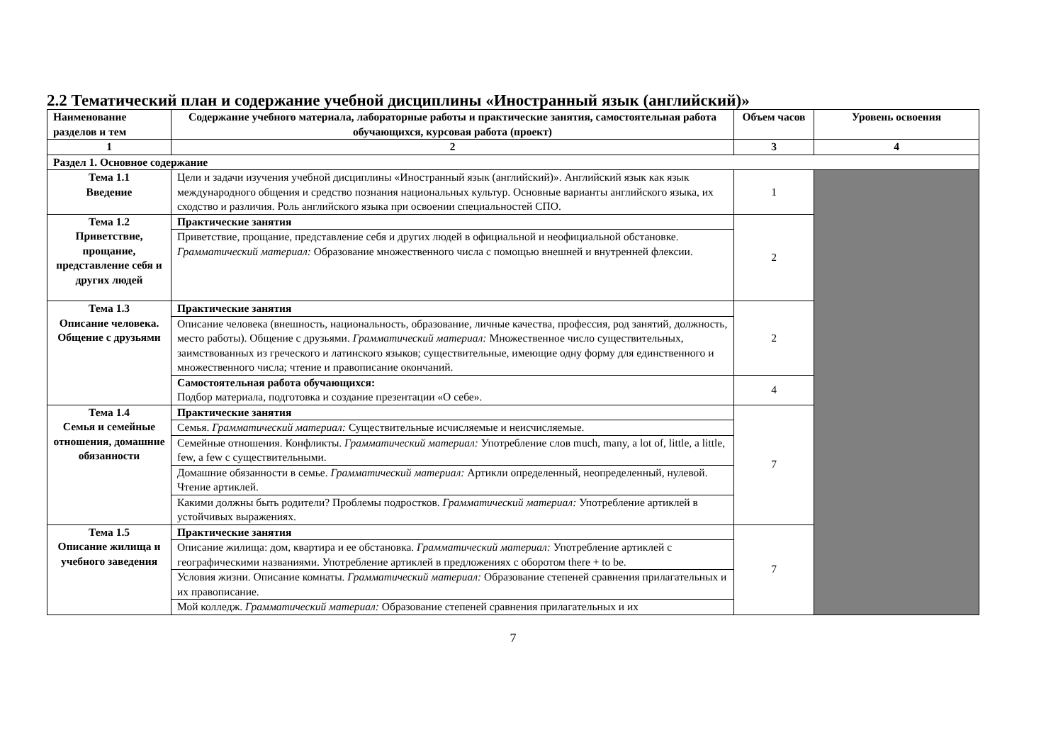2.2 Тематический план и содержание учебной дисциплины «Иностранный язык (английский)»
| Наименование разделов и тем | Содержание учебного материала, лабораторные работы и практические занятия, самостоятельная работа обучающихся, курсовая работа (проект) | Объем часов | Уровень освоения |
| --- | --- | --- | --- |
| 1 | 2 | 3 | 4 |
| Раздел 1. Основное содержание | | | |
| Тема 1.1 Введение | Цели и задачи изучения учебной дисциплины «Иностранный язык (английский)». Английский язык как язык международного общения и средство познания национальных культур. Основные варианты английского языка, их сходство и различия. Роль английского языка при освоении специальностей СПО. | 1 | |
| Тема 1.2 Приветствие, прощание, представление себя и других людей | Практические занятия | 2 | |
| | Приветствие, прощание, представление себя и других людей в официальной и неофициальной обстановке. Грамматический материал: Образование множественного числа с помощью внешней и внутренней флексии. | | |
| Тема 1.3 Описание человека. Общение с друзьями | Практические занятия | 2 | |
| | Описание человека (внешность, национальность, образование, личные качества, профессия, род занятий, должность, место работы). Общение с друзьями. Грамматический материал: Множественное число существительных, заимствованных из греческого и латинского языков; существительные, имеющие одну форму для единственного и множественного числа; чтение и правописание окончаний. | | |
| | Самостоятельная работа обучающихся: Подбор материала, подготовка и создание презентации «О себе». | 4 | |
| Тема 1.4 Семья и семейные отношения, домашние обязанности | Практические занятия | 7 | |
| | Семья. Грамматический материал: Существительные исчисляемые и неисчисляемые. | | |
| | Семейные отношения. Конфликты. Грамматический материал: Употребление слов much, many, a lot of, little, a little, few, a few с существительными. | | |
| | Домашние обязанности в семье. Грамматический материал: Артикли определенный, неопределенный, нулевой. Чтение артиклей. | | |
| | Какими должны быть родители? Проблемы подростков. Грамматический материал: Употребление артиклей в устойчивых выражениях. | | |
| Тема 1.5 Описание жилища и учебного заведения | Практические занятия | 7 | |
| | Описание жилища: дом, квартира и ее обстановка. Грамматический материал: Употребление артиклей с географическими названиями. Употребление артиклей в предложениях с оборотом there + to be. | | |
| | Условия жизни. Описание комнаты. Грамматический материал: Образование степеней сравнения прилагательных и их правописание. | | |
| | Мой колледж. Грамматический материал: Образование степеней сравнения прилагательных и их | | |
7